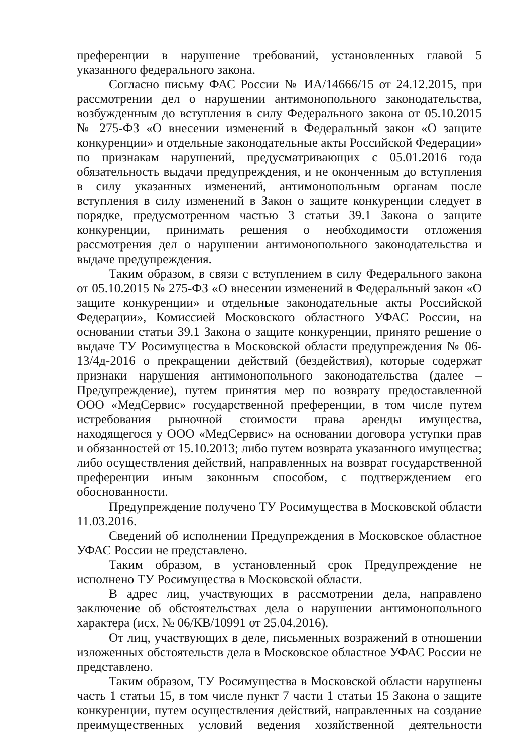преференции в нарушение требований, установленных главой 5 указанного федерального закона.
Согласно письму ФАС России № ИА/14666/15 от 24.12.2015, при рассмотрении дел о нарушении антимонопольного законодательства, возбужденным до вступления в силу Федерального закона от 05.10.2015 № 275-ФЗ «О внесении изменений в Федеральный закон «О защите конкуренции» и отдельные законодательные акты Российской Федерации» по признакам нарушений, предусматривающих с 05.01.2016 года обязательность выдачи предупреждения, и не оконченным до вступления в силу указанных изменений, антимонопольным органам после вступления в силу изменений в Закон о защите конкуренции следует в порядке, предусмотренном частью 3 статьи 39.1 Закона о защите конкуренции, принимать решения о необходимости отложения рассмотрения дел о нарушении антимонопольного законодательства и выдаче предупреждения.
Таким образом, в связи с вступлением в силу Федерального закона от 05.10.2015 № 275-ФЗ «О внесении изменений в Федеральный закон «О защите конкуренции» и отдельные законодательные акты Российской Федерации», Комиссией Московского областного УФАС России, на основании статьи 39.1 Закона о защите конкуренции, принято решение о выдаче ТУ Росимущества в Московской области предупреждения № 06-13/4д-2016 о прекращении действий (бездействия), которые содержат признаки нарушения антимонопольного законодательства (далее – Предупреждение), путем принятия мер по возврату предоставленной ООО «МедСервис» государственной преференции, в том числе путем истребования рыночной стоимости права аренды имущества, находящегося у ООО «МедСервис» на основании договора уступки прав и обязанностей от 15.10.2013; либо путем возврата указанного имущества; либо осуществления действий, направленных на возврат государственной преференции иным законным способом, с подтверждением его обоснованности.
Предупреждение получено ТУ Росимущества в Московской области 11.03.2016.
Сведений об исполнении Предупреждения в Московское областное УФАС России не представлено.
Таким образом, в установленный срок Предупреждение не исполнено ТУ Росимущества в Московской области.
В адрес лиц, участвующих в рассмотрении дела, направлено заключение об обстоятельствах дела о нарушении антимонопольного характера (исх. № 06/КВ/10991 от 25.04.2016).
От лиц, участвующих в деле, письменных возражений в отношении изложенных обстоятельств дела в Московское областное УФАС России не представлено.
Таким образом, ТУ Росимущества в Московской области нарушены часть 1 статьи 15, в том числе пункт 7 части 1 статьи 15 Закона о защите конкуренции, путем осуществления действий, направленных на создание преимущественных условий ведения хозяйственной деятельности